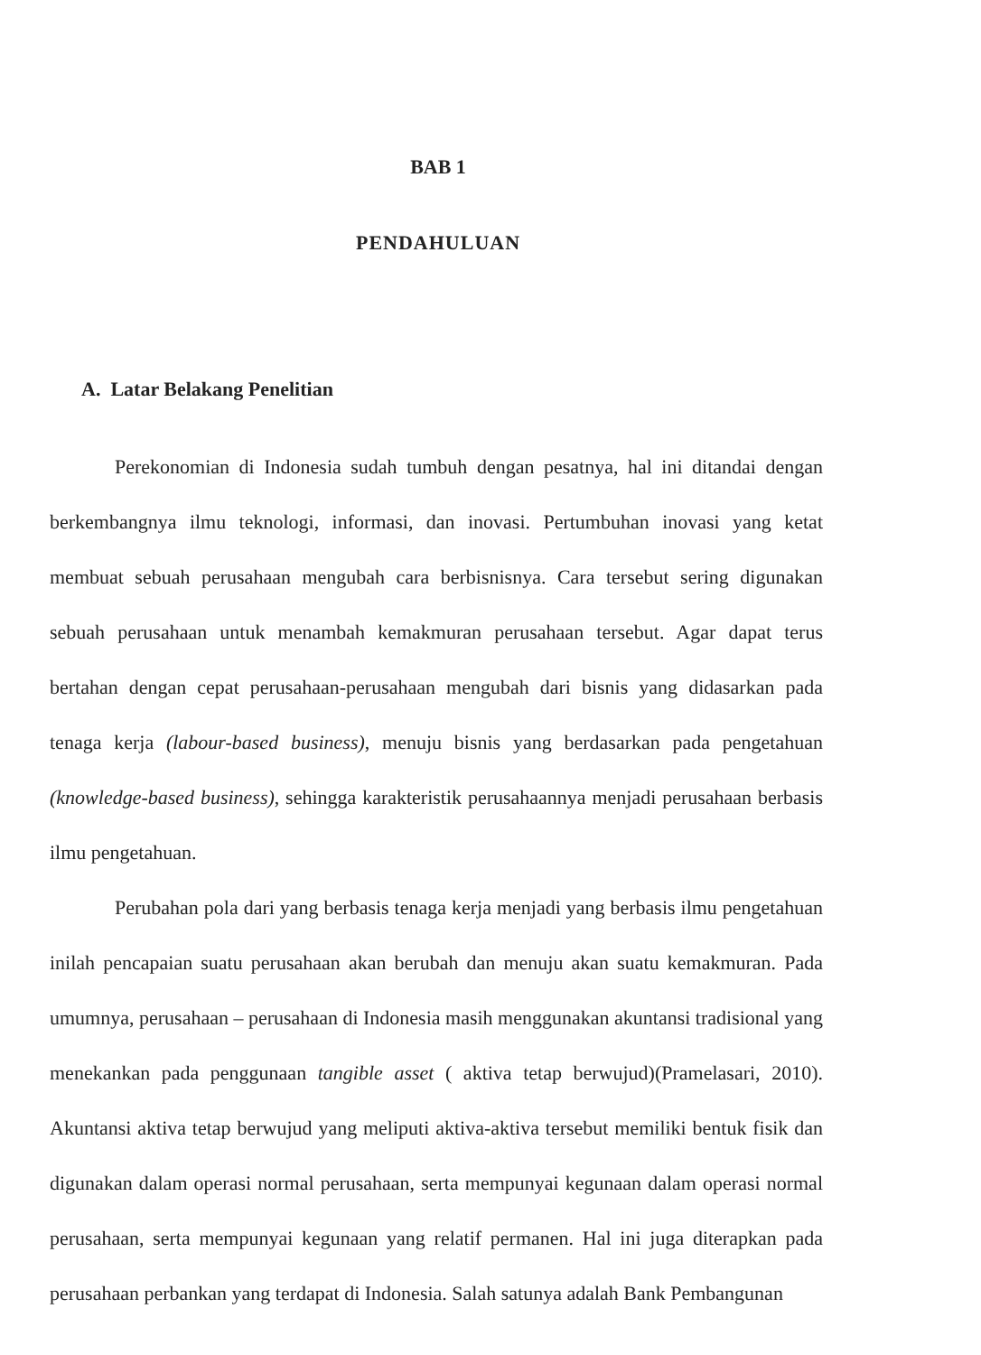BAB 1
PENDAHULUAN
A. Latar Belakang Penelitian
Perekonomian di Indonesia sudah tumbuh dengan pesatnya, hal ini ditandai dengan berkembangnya ilmu teknologi, informasi, dan inovasi. Pertumbuhan inovasi yang ketat membuat sebuah perusahaan mengubah cara berbisnisnya. Cara tersebut sering digunakan sebuah perusahaan untuk menambah kemakmuran perusahaan tersebut. Agar dapat terus bertahan dengan cepat perusahaan-perusahaan mengubah dari bisnis yang didasarkan pada tenaga kerja (labour-based business), menuju bisnis yang berdasarkan pada pengetahuan (knowledge-based business), sehingga karakteristik perusahaannya menjadi perusahaan berbasis ilmu pengetahuan.
Perubahan pola dari yang berbasis tenaga kerja menjadi yang berbasis ilmu pengetahuan inilah pencapaian suatu perusahaan akan berubah dan menuju akan suatu kemakmuran. Pada umumnya, perusahaan – perusahaan di Indonesia masih menggunakan akuntansi tradisional yang menekankan pada penggunaan tangible asset ( aktiva tetap berwujud)(Pramelasari, 2010). Akuntansi aktiva tetap berwujud yang meliputi aktiva-aktiva tersebut memiliki bentuk fisik dan digunakan dalam operasi normal perusahaan, serta mempunyai kegunaan dalam operasi normal perusahaan, serta mempunyai kegunaan yang relatif permanen. Hal ini juga diterapkan pada perusahaan perbankan yang terdapat di Indonesia. Salah satunya adalah Bank Pembangunan